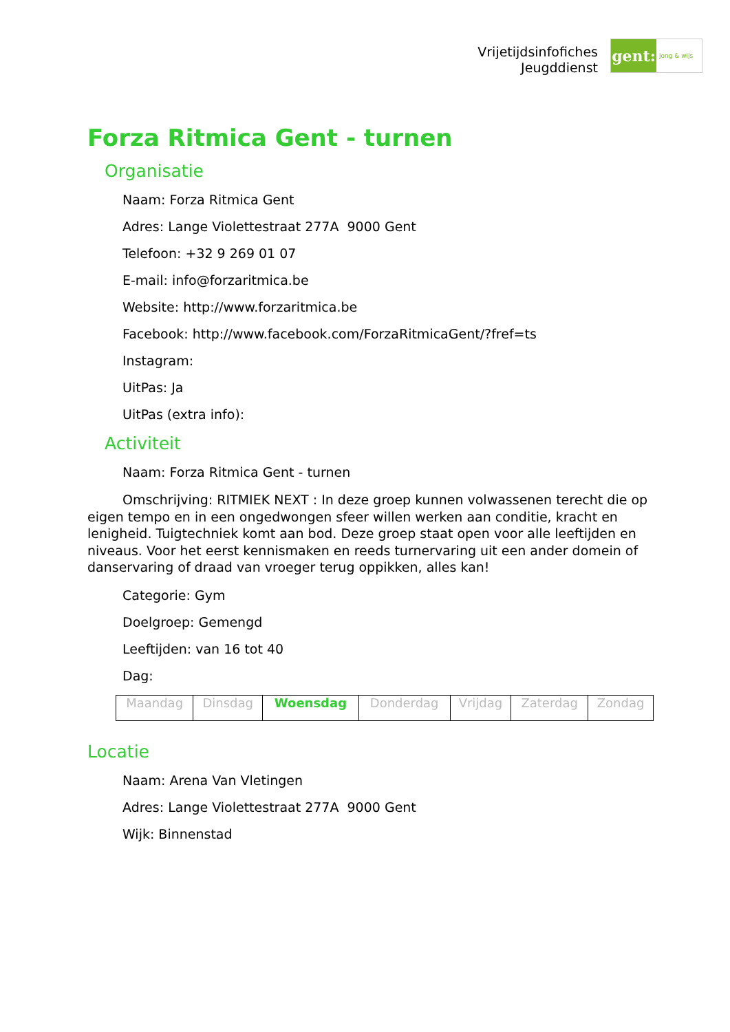Vrijetijdsinfofiches
Jeugddienst
gent:
jong & wijs
Forza Ritmica Gent - turnen
Organisatie
Naam: Forza Ritmica Gent
Adres: Lange Violettestraat 277A 9000 Gent
Telefoon: +32 9 269 01 07
E-mail: info@forzaritmica.be
Website: http://www.forzaritmica.be
Facebook: http://www.facebook.com/ForzaRitmicaGent/?fref=ts
Instagram:
UitPas: Ja
UitPas (extra info):
Activiteit
Naam: Forza Ritmica Gent - turnen
Omschrijving: RITMIEK NEXT : In deze groep kunnen volwassenen terecht die op eigen tempo en in een ongedwongen sfeer willen werken aan conditie, kracht en lenigheid. Tuigtechniek komt aan bod. Deze groep staat open voor alle leeftijden en niveaus. Voor het eerst kennismaken en reeds turnervaring uit een ander domein of danservaring of draad van vroeger terug oppikken, alles kan!
Categorie: Gym
Doelgroep: Gemengd
Leeftijden: van 16 tot 40
Dag:
| Maandag | Dinsdag | Woensdag | Donderdag | Vrijdag | Zaterdag | Zondag |
Locatie
Naam: Arena Van Vletingen
Adres: Lange Violettestraat 277A 9000 Gent
Wijk: Binnenstad